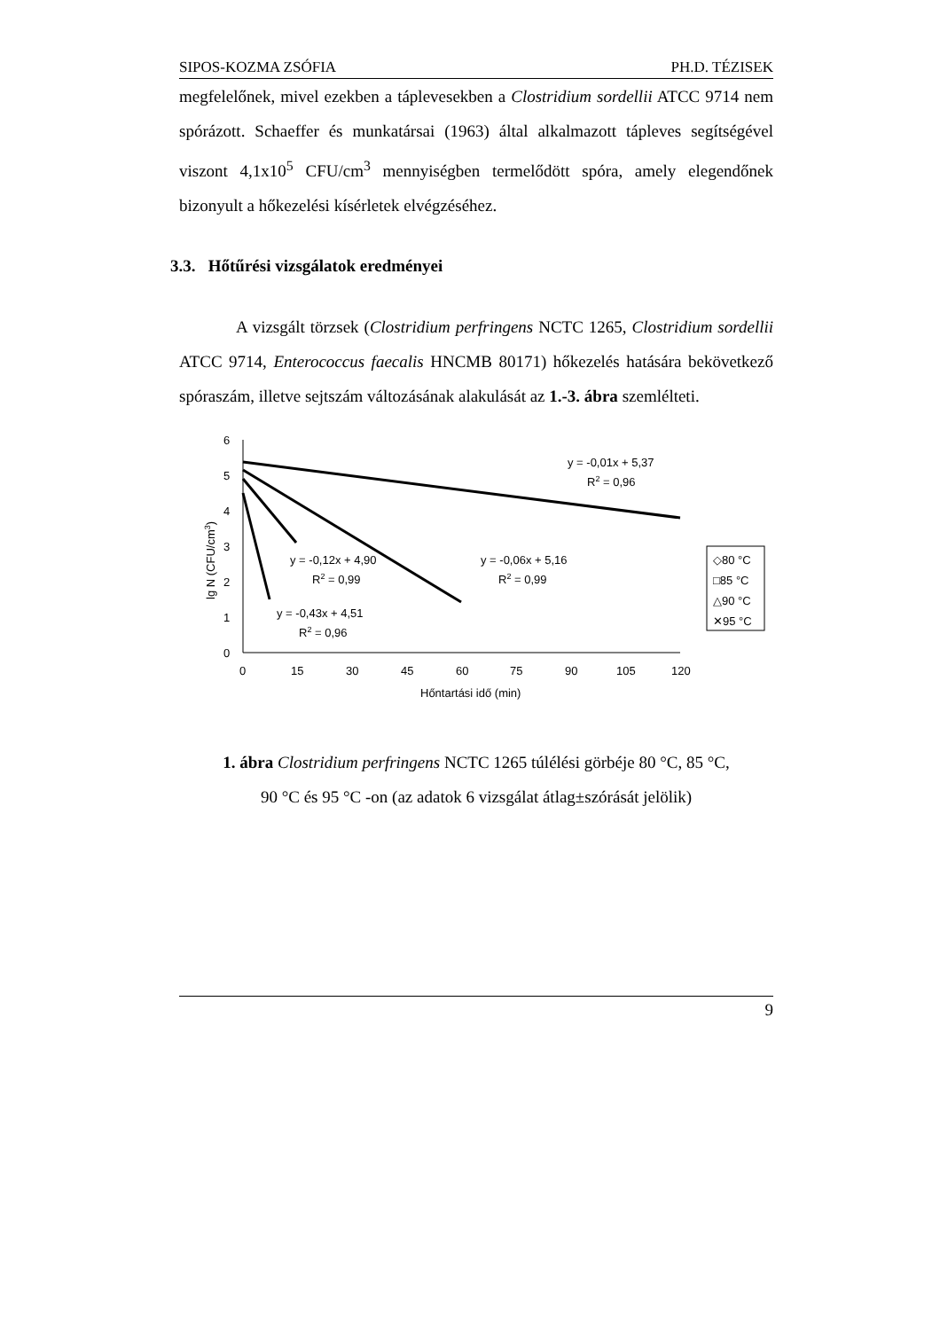SIPOS-KOZMA ZSÓFIA PH.D. TÉZISEK
megfelelőnek, mivel ezekben a táplevesekben a Clostridium sordellii ATCC 9714 nem spórázott. Schaeffer és munkatársai (1963) által alkalmazott tápleves segítségével viszont 4,1x10<sup>5</sup> CFU/cm<sup>3</sup> mennyiségben termelődött spóra, amely elegendőnek bizonyult a hőkezelési kísérletek elvégzéséhez.
3.3. Hőtűrési vizsgálatok eredményei
A vizsgált törzsek (Clostridium perfringens NCTC 1265, Clostridium sordellii ATCC 9714, Enterococcus faecalis HNCMB 80171) hőkezelés hatására bekövetkező spóraszám, illetve sejtszám változásának alakulását az 1.-3. ábra szemlélteti.
6
5
4
3
2
1
0
0
15
30
45
60
75
90
105
120
Hőntartási idő (min)
lg N (CFU/cm3)
y = -0,01x + 5,37
R2 = 0,96
y = -0,06x + 5,16
R2 = 0,99
y = -0,12x + 4,90
R2 = 0,99
y = -0,43x + 4,51
R2 = 0,96
◇80 °C
□85 °C
△90 °C
✕95 °C
1. ábra Clostridium perfringens NCTC 1265 túlélési görbéje 80 °C, 85 °C,
90 °C és 95 °C -on (az adatok 6 vizsgálat átlag±szórását jelölik)
9